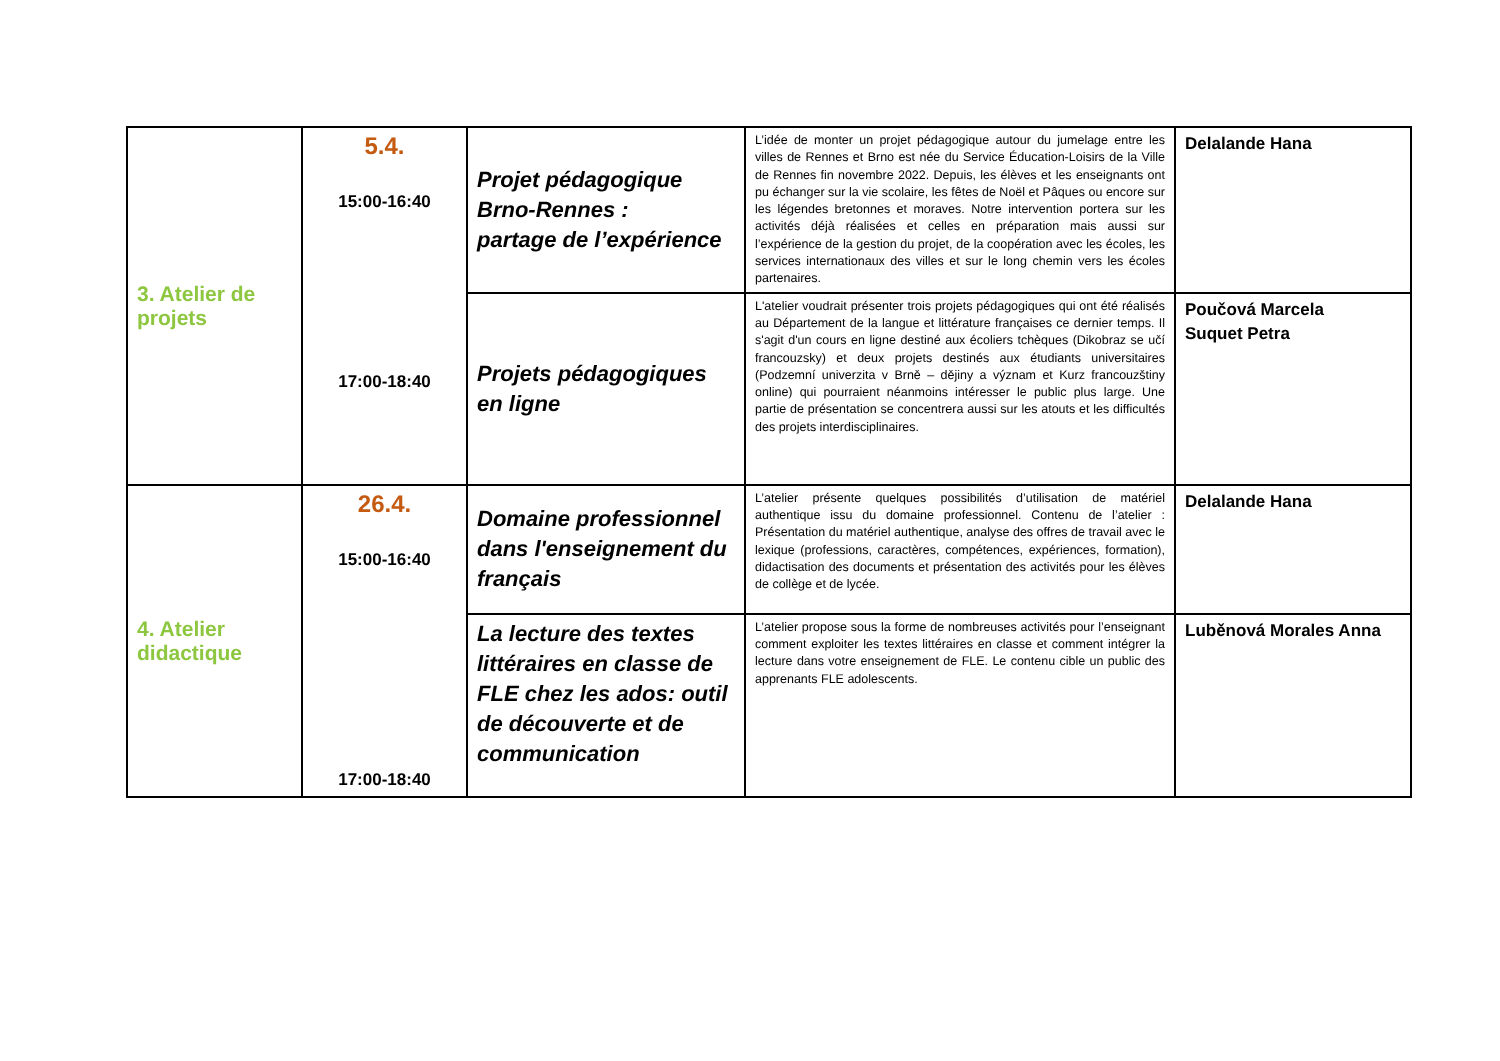| 3. Atelier de projets | 5.4. 15:00-16:40 17:00-18:40 | Projet pédagogique Brno-Rennes : partage de l’expérience | L’idée de monter un projet pédagogique autour du jumelage entre les villes de Rennes et Brno est née du Service Éducation-Loisirs de la Ville de Rennes fin novembre 2022. Depuis, les élèves et les enseignants ont pu échanger sur la vie scolaire, les fêtes de Noël et Pâques ou encore sur les légendes bretonnes et moraves. Notre intervention portera sur les activités déjà réalisées et celles en préparation mais aussi sur l’expérience de la gestion du projet, de la coopération avec les écoles, les services internationaux des villes et sur le long chemin vers les écoles partenaires. | Delalande Hana |
| | | Projets pédagogiques en ligne | L'atelier voudrait présenter trois projets pédagogiques qui ont été réalisés au Département de la langue et littérature françaises ce dernier temps. Il s'agit d'un cours en ligne destiné aux écoliers tchèques (Dikobraz se učí francouzsky) et deux projets destinés aux étudiants universitaires (Podzemní univerzita v Brně – dějiny a význam et Kurz francouzštiny online) qui pourraient néanmoins intéresser le public plus large. Une partie de présentation se concentrera aussi sur les atouts et les difficultés des projets interdisciplinaires. | Poučová Marcela Suquet Petra |
| 4. Atelier didactique | 26.4. 15:00-16:40 17:00-18:40 | Domaine professionnel dans l'enseignement du français | L’atelier présente quelques possibilités d’utilisation de matériel authentique issu du domaine professionnel. Contenu de l’atelier : Présentation du matériel authentique, analyse des offres de travail avec le lexique (professions, caractères, compétences, expériences, formation), didactisation des documents et présentation des activités pour les élèves de collège et de lycée. | Delalande Hana |
| | | La lecture des textes littéraires en classe de FLE chez les ados: outil de découverte et de communication | L’atelier propose sous la forme de nombreuses activités pour l’enseignant comment exploiter les textes littéraires en classe et comment intégrer la lecture dans votre enseignement de FLE. Le contenu cible un public des apprenants FLE adolescents. | Luběnová Morales Anna |